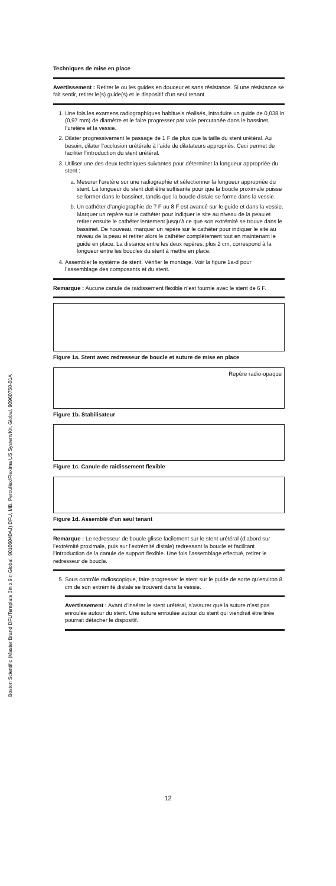Boston Scientific (Master Brand DFUTemplate 3in x 9in Global, 90106040AJ) DFU, MB, Percuflex/Flexima US System/Kit, Global, 90960750-01A
Techniques de mise en place
Avertissement : Retirer le ou les guides en douceur et sans résistance. Si une résistance se fait sentir, retirer le(s) guide(s) et le dispositif d’un seul tenant.
1. Une fois les examens radiographiques habituels réalisés, introduire un guide de 0,038 in (0,97 mm) de diamètre et le faire progresser par voie percutanée dans le bassinet, l’uretère et la vessie.
2. Dilater progressivement le passage de 1 F de plus que la taille du stent urétéral. Au besoin, dilater l’occlusion urétérale à l’aide de dilatateurs appropriés. Ceci permet de faciliter l’introduction du stent urétéral.
3. Utiliser une des deux techniques suivantes pour déterminer la longueur appropriée du stent :
a. Mesurer l’uretère sur une radiographie et sélectionner la longueur appropriée du stent. La longueur du stent doit être suffisante pour que la boucle proximale puisse se former dans le bassinet, tandis que la boucle distale se forme dans la vessie.
b. Un cathéter d’angiographie de 7 F ou 8 F est avancé sur le guide et dans la vessie. Marquer un repère sur le cathéter pour indiquer le site au niveau de la peau et retirer ensuite le cathéter lentement jusqu’à ce que son extrémité se trouve dans le bassinet. De nouveau, marquer un repère sur le cathéter pour indiquer le site au niveau de la peau et retirer alors le cathéter complètement tout en maintenant le guide en place. La distance entre les deux repères, plus 2 cm, correspond à la longueur entre les boucles du stent à mettre en place.
4. Assembler le système de stent. Vérifier le montage. Voir la figure 1a-d pour l’assemblage des composants et du stent.
Remarque : Aucune canule de raidissement flexible n’est fournie avec le stent de 6 F.
Figure 1a. Stent avec redresseur de boucle et suture de mise en place
Repère radio-opaque
Figure 1b. Stabilisateur
Figure 1c. Canule de raidissement flexible
Figure 1d. Assemblé d’un seul tenant
Remarque : Le redresseur de boucle glisse facilement sur le stent urétéral (d’abord sur l’extrémité proximale, puis sur l’extrémité distale) redressant la boucle et facilitant l’introduction de la canule de support flexible. Une fois l’assemblage effectué, retirer le redresseur de boucle.
5. Sous contrôle radioscopique, faire progresser le stent sur le guide de sorte qu’environ 8 cm de son extrémité distale se trouvent dans la vessie.
Avertissement : Avant d’insérer le stent urétéral, s’assurer que la suture n’est pas enroulée autour du stent. Une suture enroulée autour du stent qui viendrait être tirée pourrait détacher le dispositif.
12